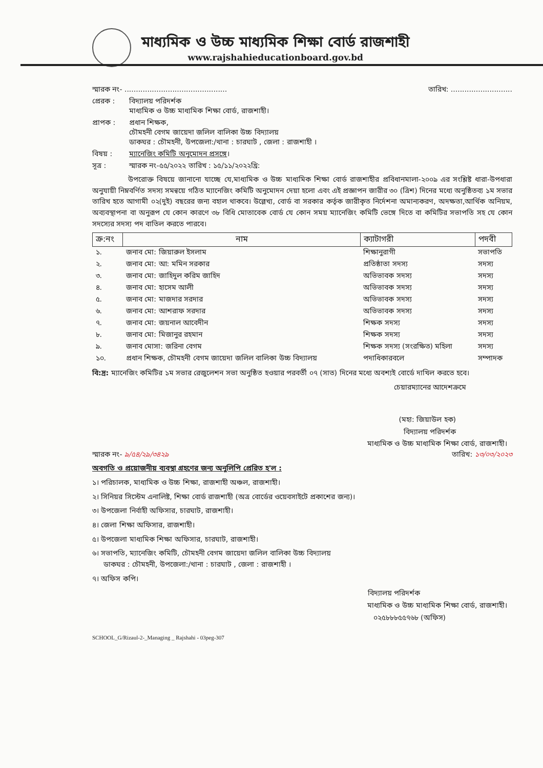মাধ্যমিক ও উচ্চ মাধ্যমিক শিক্ষা বোর্ড রাজশাহী
www.rajshahieducationboard.gov.bd
স্মারক নং- ............................................. তারিখ: ...........................
প্রেরক : বিদ্যালয় পরিদর্শক
মাধ্যমিক ও উচ্চ মাধ্যমিক শিক্ষা বোর্ড, রাজশাহী।
প্রাপক : প্রধান শিক্ষক,
চৌমহনী বেগম জায়েদা জলিল বালিকা উচ্চ বিদ্যালয়
ডাকঘর : চৌমহনী, উপজেলা:/থানা : চারঘাট , জেলা : রাজশাহী ।
বিষয় : ম্যানেজিং কমিটি অনুমোদন প্রসঙ্গে।
সূত্র : স্মারক নং-৫৫/২০২২ তারিখ : ১৫/১১/২০২২খ্রি:
উপরোক্ত বিষয়ে জানানো যাচ্ছে যে,মাধ্যমিক ও উচ্চ মাধ্যমিক শিক্ষা বোর্ড রাজশাহীর প্রবিধানমালা-২০০৯ এর সংশ্লিষ্ট ধারা-উপধারা অনুযায়ী নিম্নবর্ণিত সদস্য সমন্বয়ে গঠিত ম্যানেজিং কমিটি অনুমোদন দেয়া হলো এবং এই প্রজ্ঞাপন জারীর ৩০ (ত্রিশ) দিনের মধ্যে অনুষ্ঠিতব্য ১ম সভার তারিখ হতে আগামী ০২(দুই) বছরের জন্য বহাল থাকবে। উল্লেখ্য, বোর্ড বা সরকার কর্তৃক জারীকৃত নির্দেশনা অমান্যকরণ, অদক্ষতা,আর্থিক অনিয়ম, অব্যবস্থাপনা বা অনুরূপ যে কোন কারণে ৩৮ বিধি মোতাবেক বোর্ড যে কোন সময় ম্যানেজিং কমিটি ভেঙ্গে দিতে বা কমিটির সভাপতি সহ যে কোন সদস্যের সদস্য পদ বাতিল করতে পারবে।
| ক্র:নং | নাম | ক্যাটাগরী | পদবী |
| --- | --- | --- | --- |
| ১. | জনাব মো: জিয়ারুল ইসলাম | শিক্ষানুরাগী | সভাপতি |
| ২. | জনাব মো: আ: মমিন সরকার | প্রতিষ্ঠাতা সদস্য | সদস্য |
| ৩. | জনাব মো: জাহিদুল করিম জাহিদ | অভিভাবক সদস্য | সদস্য |
| ৪. | জনাব মো: হাসেম আলী | অভিভাবক সদস্য | সদস্য |
| ৫. | জনাব মো: মাজদার সরদার | অভিভাবক সদস্য | সদস্য |
| ৬. | জনাব মো: আশরাফ সরদার | অভিভাবক সদস্য | সদস্য |
| ৭. | জনাব মো: জয়নাল আবেদীন | শিক্ষক সদস্য | সদস্য |
| ৮. | জনাব মো: মিজানুর রহমান | শিক্ষক সদস্য | সদস্য |
| ৯. | জনাব মোসা: জরিনা বেগম | শিক্ষক সদস্য (সংরক্ষিত) মহিলা | সদস্য |
| ১০. | প্রধান শিক্ষক, চৌমহনী বেগম জায়েদা জলিল বালিকা উচ্চ বিদ্যালয় | পদাধিকারবলে | সম্পাদক |
বি:দ্র: ম্যানেজিং কমিটির ১ম সভার রেজুলেশন সভা অনুষ্ঠিত হওয়ার পরবর্তী ০৭ (সাত) দিনের মধ্যে অবশ্যই বোর্ডে দাখিল করতে হবে।
চেয়ারম্যানের আদেশক্রমে
(মহা: জিয়াউল হক)
বিদ্যালয় পরিদর্শক
মাধ্যমিক ও উচ্চ মাধ্যমিক শিক্ষা বোর্ড, রাজশাহী।
স্মারক নং- ৯/৫৪/২৯/৩৪২৯ তারিখ: ১৩/০৩/২০২৩
অবগতি ও প্রয়োজনীয় ব্যবস্থা গ্রহণের জন্য অনুলিপি প্রেরিত হ'ল :
১। পরিচালক, মাধ্যমিক ও উচ্চ শিক্ষা, রাজশাহী অঞ্চল, রাজশাহী।
২। সিনিয়র সিস্টেম এনালিষ্ট, শিক্ষা বোর্ড রাজশাহী (অত্র বোর্ডের ওয়েবসাইটে প্রকাশের জন্য)।
৩। উপজেলা নির্বাহী অফিসার, চারঘাট, রাজশাহী।
৪। জেলা শিক্ষা অফিসার, রাজশাহী।
৫। উপজেলা মাধ্যমিক শিক্ষা অফিসার, চারঘাট, রাজশাহী।
৬। সভাপতি, ম্যানেজিং কমিটি, চৌমহনী বেগম জায়েদা জলিল বালিকা উচ্চ বিদ্যালয়
ডাকঘর : চৌমহনী, উপজেলা:/থানা : চারঘাট , জেলা : রাজশাহী ।
৭। অফিস কপি।
বিদ্যালয় পরিদর্শক
মাধ্যমিক ও উচ্চ মাধ্যমিক শিক্ষা বোর্ড, রাজশাহী।
০২৫৮৮৮৫৫৭৬৮ (অফিস)
SCHOOL_G/Rizaul-2-_Managing _ Rajshahi - 03peg-307